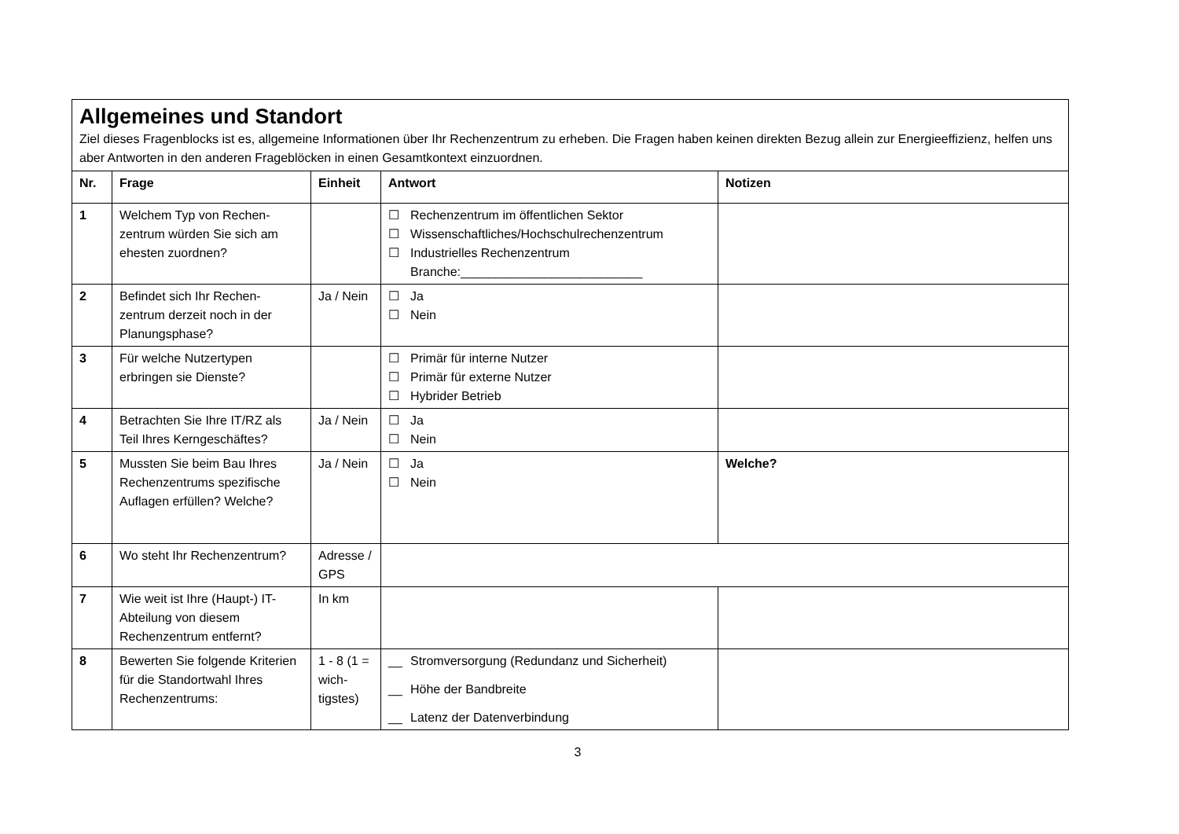| Allgemeines und Standort Ziel dieses Fragenblocks ist es, allgemeine Informationen über Ihr Rechenzentrum zu erheben. Die Fragen haben keinen direkten Bezug allein zur Energieeffizienz, helfen uns aber Antworten in den anderen Frageblöcken in einen Gesamtkontext einzuordnen. | | | | |
| Nr. | Frage | Einheit | Antwort | Notizen |
| 1 | Welchem Typ von Rechen-zentrum würden Sie sich am ehesten zuordnen? | | ☐ Rechenzentrum im öffentlichen Sektor ☐ Wissenschaftliches/Hochschulrechenzentrum ☐ Industrielles Rechenzentrum Branche:__________________________ | |
| 2 | Befindet sich Ihr Rechen-zentrum derzeit noch in der Planungsphase? | Ja / Nein | ☐ Ja ☐ Nein | |
| 3 | Für welche Nutzertypen erbringen sie Dienste? | | ☐ Primär für interne Nutzer ☐ Primär für externe Nutzer ☐ Hybrider Betrieb | |
| 4 | Betrachten Sie Ihre IT/RZ als Teil Ihres Kerngeschäftes? | Ja / Nein | ☐ Ja ☐ Nein | |
| 5 | Mussten Sie beim Bau Ihres Rechenzentrums spezifische Auflagen erfüllen? Welche? | Ja / Nein | ☐ Ja ☐ Nein | Welche? |
| 6 | Wo steht Ihr Rechenzentrum? | Adresse / GPS | | |
| 7 | Wie weit ist Ihre (Haupt-) IT-Abteilung von diesem Rechenzentrum entfernt? | In km | | |
| 8 | Bewerten Sie folgende Kriterien für die Standortwahl Ihres Rechenzentrums: | 1 - 8 (1 = wich-tigstes) | __ Stromversorgung (Redundanz und Sicherheit) __ Höhe der Bandbreite __ Latenz der Datenverbindung | |
3